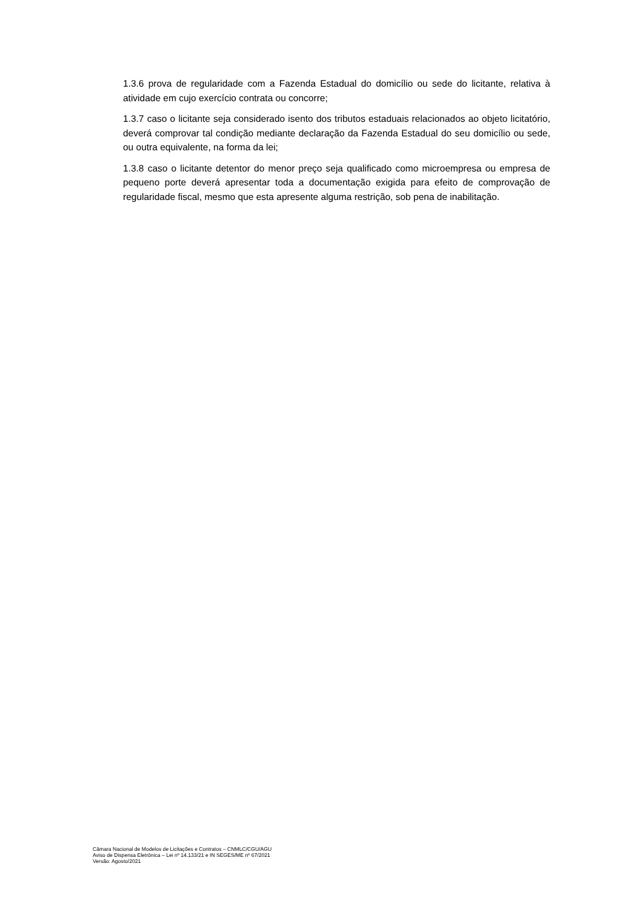1.3.6 prova de regularidade com a Fazenda Estadual do domicílio ou sede do licitante, relativa à atividade em cujo exercício contrata ou concorre;
1.3.7 caso o licitante seja considerado isento dos tributos estaduais relacionados ao objeto licitatório, deverá comprovar tal condição mediante declaração da Fazenda Estadual do seu domicílio ou sede, ou outra equivalente, na forma da lei;
1.3.8 caso o licitante detentor do menor preço seja qualificado como microempresa ou empresa de pequeno porte deverá apresentar toda a documentação exigida para efeito de comprovação de regularidade fiscal, mesmo que esta apresente alguma restrição, sob pena de inabilitação.
Câmara Nacional de Modelos de Licitações e Contratos – CNMLC/CGU/AGU
Aviso de Dispensa Eletrônica – Lei nº 14.133/21 e IN SEGES/ME nº 67/2021
Versão: Agosto/2021